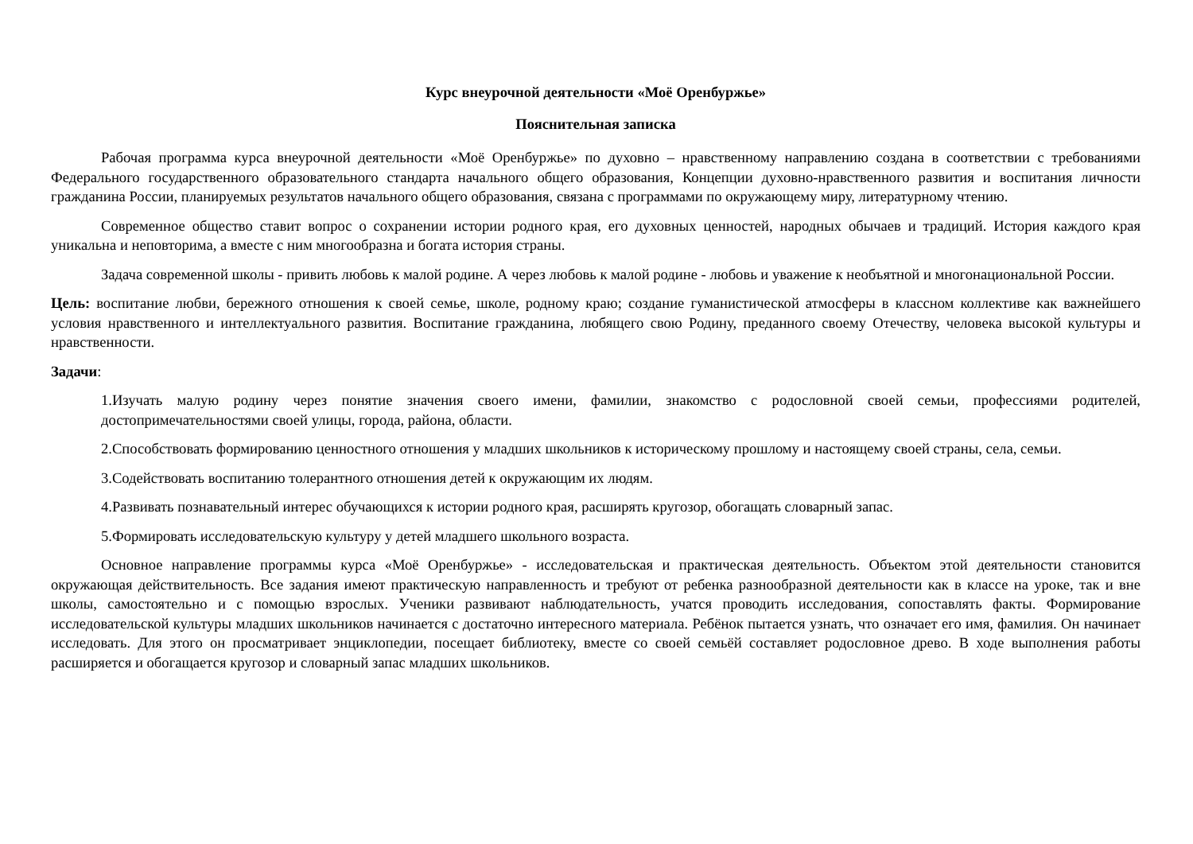Курс внеурочной деятельности «Моё Оренбуржье»
Пояснительная записка
Рабочая программа курса внеурочной деятельности «Моё Оренбуржье» по духовно – нравственному направлению создана в соответствии с требованиями Федерального государственного образовательного стандарта начального общего образования, Концепции духовно-нравственного развития и воспитания личности гражданина России, планируемых результатов начального общего образования, связана с программами по окружающему миру, литературному чтению.
Современное общество ставит вопрос о сохранении истории родного края, его духовных ценностей, народных обычаев и традиций. История каждого края уникальна и неповторима, а вместе с ним многообразна и богата история страны.
Задача современной школы - привить любовь к малой родине. А через любовь к малой родине - любовь и уважение к необъятной и многонациональной России.
Цель: воспитание любви, бережного отношения к своей семье, школе, родному краю; создание гуманистической атмосферы в классном коллективе как важнейшего условия нравственного и интеллектуального развития. Воспитание гражданина, любящего свою Родину, преданного своему Отечеству, человека высокой культуры и нравственности.
Задачи:
1.Изучать малую родину через понятие значения своего имени, фамилии, знакомство с родословной своей семьи, профессиями родителей, достопримечательностями своей улицы, города, района, области.
2.Способствовать формированию ценностного отношения у младших школьников к историческому прошлому и настоящему своей страны, села, семьи.
3.Содействовать воспитанию толерантного отношения детей к окружающим их людям.
4.Развивать познавательный интерес обучающихся к истории родного края, расширять кругозор, обогащать словарный запас.
5.Формировать исследовательскую культуру у детей младшего школьного возраста.
Основное направление программы курса «Моё Оренбуржье» - исследовательская и практическая деятельность. Объектом этой деятельности становится окружающая действительность. Все задания имеют практическую направленность и требуют от ребенка разнообразной деятельности как в классе на уроке, так и вне школы, самостоятельно и с помощью взрослых. Ученики развивают наблюдательность, учатся проводить исследования, сопоставлять факты. Формирование исследовательской культуры младших школьников начинается с достаточно интересного материала. Ребёнок пытается узнать, что означает его имя, фамилия. Он начинает исследовать. Для этого он просматривает энциклопедии, посещает библиотеку, вместе со своей семьёй составляет родословное древо. В ходе выполнения работы расширяется и обогащается кругозор и словарный запас младших школьников.